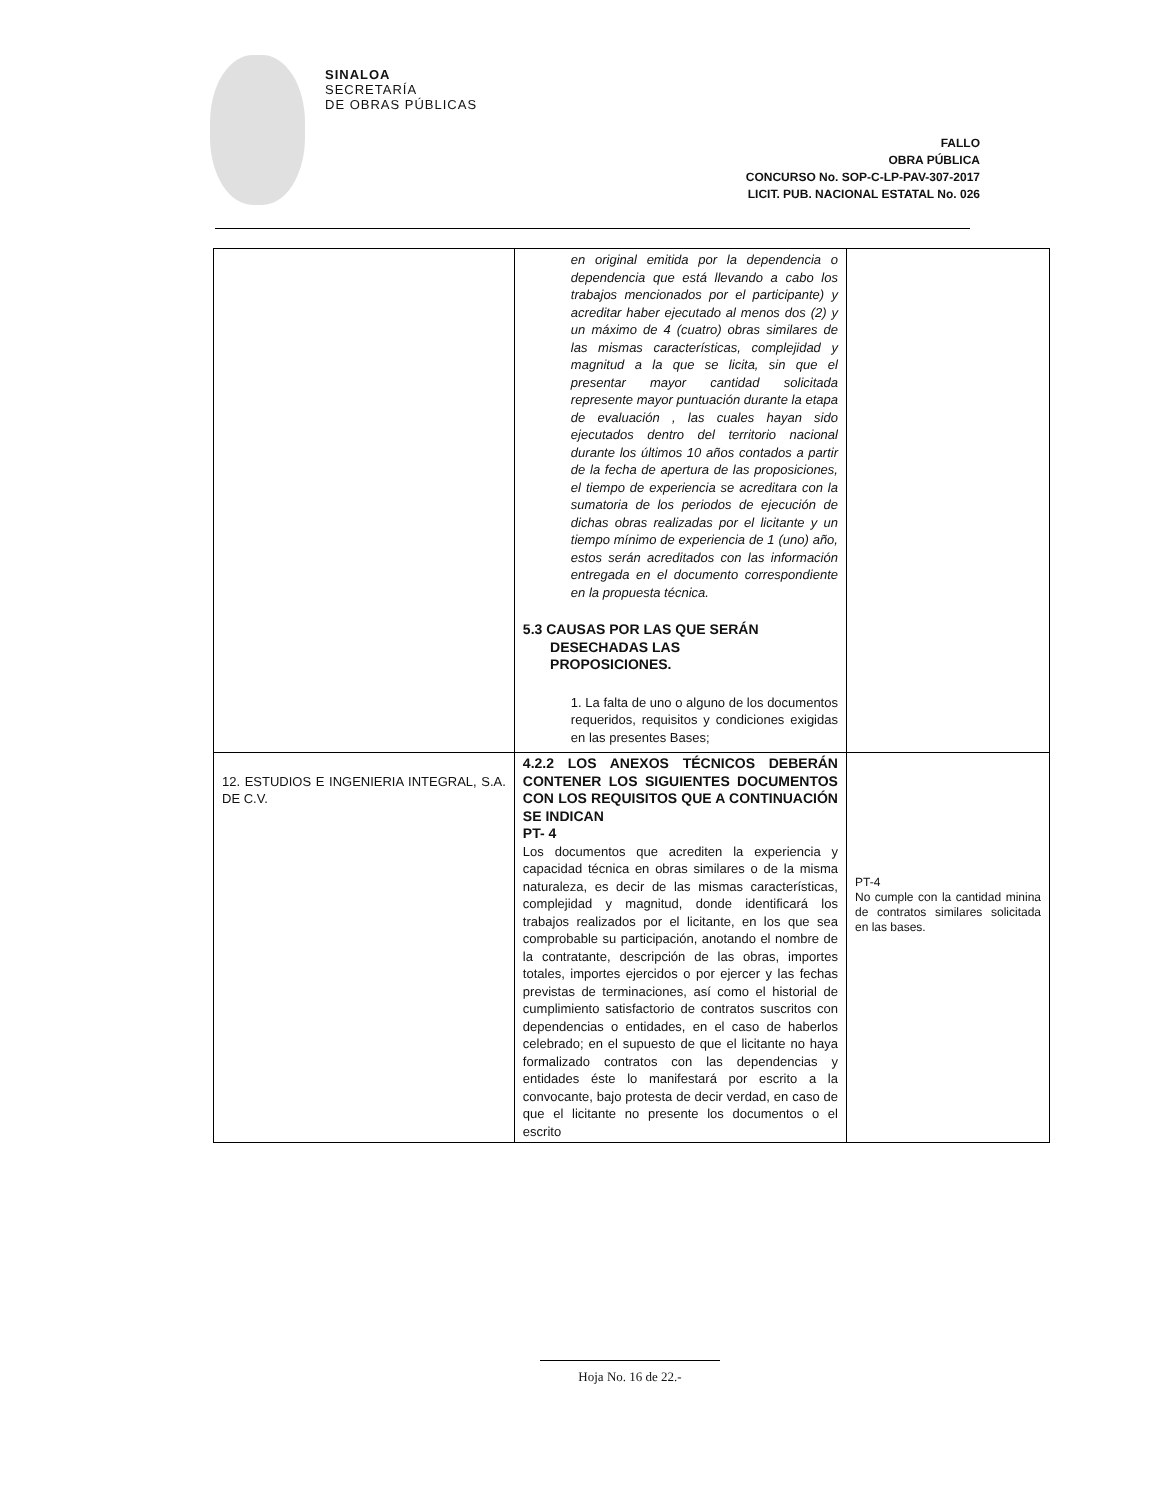SINALOA
SECRETARÍA
DE OBRAS PÚBLICAS
FALLO
OBRA PÚBLICA
CONCURSO No. SOP-C-LP-PAV-307-2017
LICIT. PUB. NACIONAL ESTATAL No. 026
| | en original emitida por la dependencia o dependencia que está llevando a cabo los trabajos mencionados por el participante) y acreditar haber ejecutado al menos dos (2) y un máximo de 4 (cuatro) obras similares de las mismas características, complejidad y magnitud a la que se licita, sin que el presentar mayor cantidad solicitada represente mayor puntuación durante la etapa de evaluación , las cuales hayan sido ejecutados dentro del territorio nacional durante los últimos 10 años contados a partir de la fecha de apertura de las proposiciones, el tiempo de experiencia se acreditara con la sumatoria de los periodos de ejecución de dichas obras realizadas por el licitante y un tiempo mínimo de experiencia de 1 (uno) año, estos serán acreditados con las información entregada en el documento correspondiente en la propuesta técnica. 5.3 CAUSAS POR LAS QUE SERÁN DESECHADAS LAS PROPOSICIONES. 1. La falta de uno o alguno de los documentos requeridos, requisitos y condiciones exigidas en las presentes Bases; | |
| 12. ESTUDIOS E INGENIERIA INTEGRAL, S.A. DE C.V. | 4.2.2 LOS ANEXOS TÉCNICOS DEBERÁN CONTENER LOS SIGUIENTES DOCUMENTOS CON LOS REQUISITOS QUE A CONTINUACIÓN SE INDICAN PT- 4 Los documentos que acrediten la experiencia y capacidad técnica en obras similares o de la misma naturaleza, es decir de las mismas características, complejidad y magnitud, donde identificará los trabajos realizados por el licitante, en los que sea comprobable su participación, anotando el nombre de la contratante, descripción de las obras, importes totales, importes ejercidos o por ejercer y las fechas previstas de terminaciones, así como el historial de cumplimiento satisfactorio de contratos suscritos con dependencias o entidades, en el caso de haberlos celebrado; en el supuesto de que el licitante no haya formalizado contratos con las dependencias y entidades éste lo manifestará por escrito a la convocante, bajo protesta de decir verdad, en caso de que el licitante no presente los documentos o el escrito | PT-4 No cumple con la cantidad minina de contratos similares solicitada en las bases. |
Hoja No. 16 de 22.-